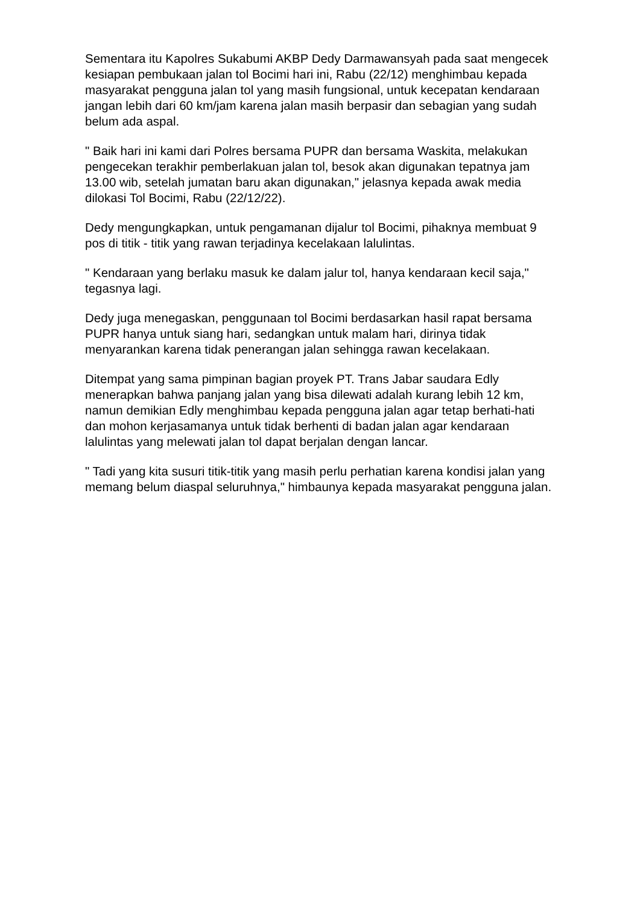Sementara itu Kapolres Sukabumi AKBP Dedy Darmawansyah pada saat mengecek kesiapan pembukaan jalan tol Bocimi hari ini, Rabu (22/12) menghimbau kepada masyarakat pengguna jalan tol yang masih fungsional, untuk kecepatan kendaraan jangan lebih dari 60 km/jam karena jalan masih berpasir dan sebagian yang sudah belum ada aspal.
" Baik hari ini kami dari Polres bersama PUPR dan bersama Waskita, melakukan pengecekan terakhir pemberlakuan jalan tol, besok akan digunakan tepatnya jam 13.00 wib, setelah jumatan baru akan digunakan," jelasnya kepada awak media dilokasi Tol Bocimi, Rabu (22/12/22).
Dedy mengungkapkan, untuk pengamanan dijalur tol Bocimi, pihaknya membuat 9 pos di titik - titik yang rawan terjadinya kecelakaan lalulintas.
" Kendaraan yang berlaku masuk ke dalam jalur tol, hanya kendaraan kecil saja," tegasnya lagi.
Dedy juga menegaskan, penggunaan tol Bocimi berdasarkan hasil rapat bersama PUPR hanya untuk siang hari, sedangkan untuk malam hari, dirinya tidak menyarankan karena tidak penerangan jalan sehingga rawan kecelakaan.
Ditempat yang sama pimpinan bagian proyek PT. Trans Jabar saudara Edly menerapkan bahwa panjang jalan yang bisa dilewati adalah kurang lebih 12 km, namun demikian Edly menghimbau kepada pengguna jalan agar tetap berhati-hati dan mohon kerjasamanya untuk tidak berhenti di badan jalan agar kendaraan lalulintas yang melewati jalan tol dapat berjalan dengan lancar.
" Tadi yang kita susuri titik-titik yang masih perlu perhatian karena kondisi jalan yang memang belum diaspal seluruhnya," himbaunya kepada masyarakat pengguna jalan.